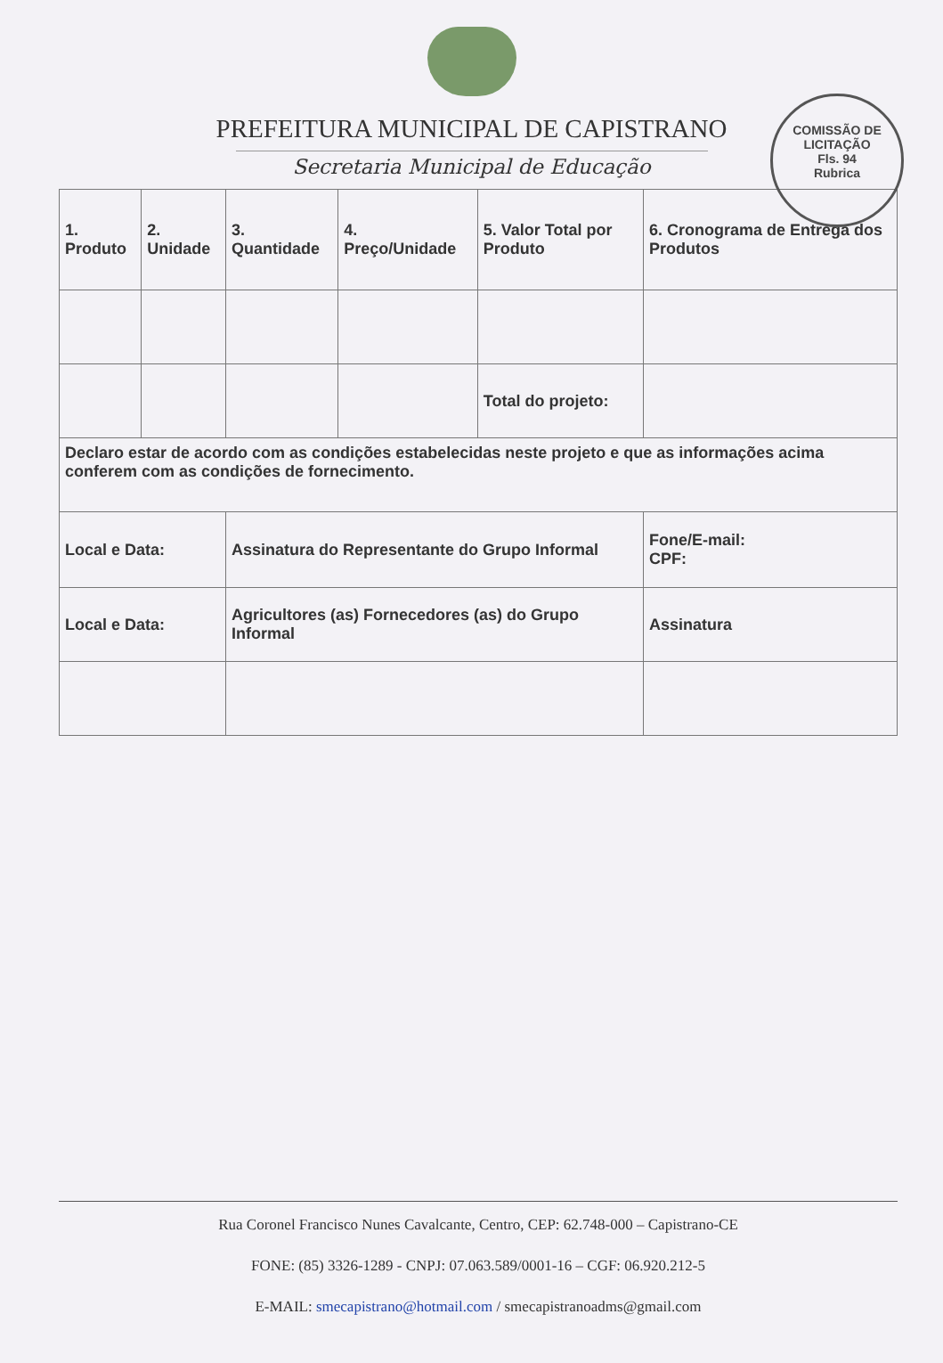COMISSÃO DE LICITAÇÃO
Fls. 94
Rubrica
PREFEITURA MUNICIPAL DE CAPISTRANO
Secretaria Municipal de Educação
| 1. Produto | 2. Unidade | 3. Quantidade | 4. Preço/Unidade | 5. Valor Total por Produto | 6. Cronograma de Entrega dos Produtos |
| | | | | Total do projeto: | |
| Declaro estar de acordo com as condições estabelecidas neste projeto e que as informações acima conferem com as condições de fornecimento. | | | | | |
| Local e Data: | | Assinatura do Representante do Grupo Informal | | | Fone/E-mail: CPF: |
| Local e Data: | | Agricultores (as) Fornecedores (as) do Grupo Informal | | | Assinatura |
Rua Coronel Francisco Nunes Cavalcante, Centro, CEP: 62.748-000 – Capistrano-CE
FONE: (85) 3326-1289 - CNPJ: 07.063.589/0001-16 – CGF: 06.920.212-5
E-MAIL: smecapistrano@hotmail.com / smecapistranoadms@gmail.com